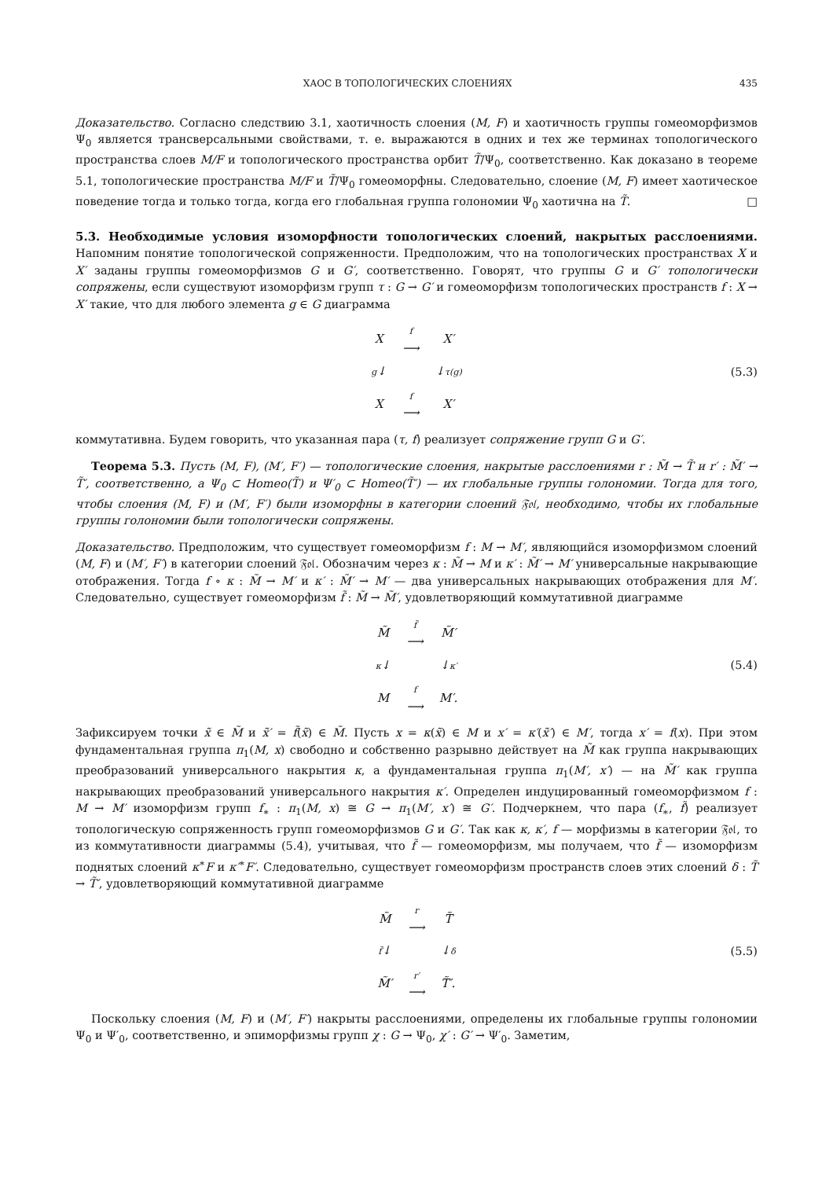ХАОС В ТОПОЛОГИЧЕСКИХ СЛОЕНИЯХ 435
Доказательство. Согласно следствию 3.1, хаотичность слоения (M, F) и хаотичность группы гомеоморфизмов Ψ<sub>0</sub> является трансверсальными свойствами, т. е. выражаются в одних и тех же терминах топологического пространства слоев M/F и топологического пространства орбит T̃/Ψ<sub>0</sub>, соответственно. Как доказано в теореме 5.1, топологические пространства M/F и T̃/Ψ<sub>0</sub> гомеоморфны. Следовательно, слоение (M, F) имеет хаотическое поведение тогда и только тогда, когда его глобальная группа голономии Ψ<sub>0</sub> хаотична на T̃. □
5.3. Необходимые условия изоморфности топологических слоений, накрытых расслоениями.
Напомним понятие топологической сопряженности. Предположим, что на топологических пространствах X и X′ заданы группы гомеоморфизмов G и G′, соответственно. Говорят, что группы G и G′ топологически сопряжены, если существуют изоморфизм групп τ : G → G′ и гомеоморфизм топологических пространств f : X → X′ такие, что для любого элемента g ∈ G диаграмма
| X | f ⟶ | X′ |
| g ↓ | | ↓ τ(g) |
| X | f ⟶ | X′ |
(5.3)
коммутативна. Будем говорить, что указанная пара (τ, f) реализует сопряжение групп G и G′.
Теорема 5.3. Пусть (M, F), (M′, F′) — топологические слоения, накрытые расслоениями r : M̃ → T̃ и r′ : M̃′ → T̃′, соответственно, а Ψ<sub>0</sub> ⊂ Homeo(T̃) и Ψ′<sub>0</sub> ⊂ Homeo(T̃′) — их глобальные группы голономии. Тогда для того, чтобы слоения (M, F) и (M′, F′) были изоморфны в категории слоений 𝔉𝔬𝔩, необходимо, чтобы их глобальные группы голономии были топологически сопряжены.
Доказательство. Предположим, что существует гомеоморфизм f : M → M′, являющийся изоморфизмом слоений (M, F) и (M′, F′) в категории слоений 𝔉𝔬𝔩. Обозначим через κ : M̃ → M и κ′ : M̃′ → M′ универсальные накрывающие отображения. Тогда f ∘ κ : M̃ → M′ и κ′ : M̃′ → M′ — два универсальных накрывающих отображения для M′. Следовательно, существует гомеоморфизм f̃ : M̃ → M̃′, удовлетворяющий коммутативной диаграмме
| M̃ | f̃ ⟶ | M̃′ |
| κ ↓ | | ↓ κ′ |
| M | f ⟶ | M′. |
(5.4)
Зафиксируем точки x̃ ∈ M̃ и x̃′ = f̃(x̃) ∈ M̃. Пусть x = κ(x̃) ∈ M и x′ = κ′(x̃′) ∈ M′, тогда x′ = f(x). При этом фундаментальная группа π<sub>1</sub>(M, x) свободно и собственно разрывно действует на M̃ как группа накрывающих преобразований универсального накрытия κ, а фундаментальная группа π<sub>1</sub>(M′, x′) — на M̃′ как группа накрывающих преобразований универсального накрытия κ′. Определен индуцированный гомеоморфизмом f : M → M′ изоморфизм групп f<sub>∗</sub> : π<sub>1</sub>(M, x) ≅ G → π<sub>1</sub>(M′, x′) ≅ G′. Подчеркнем, что пара (f<sub>∗</sub>, f̃) реализует топологическую сопряженность групп гомеоморфизмов G и G′. Так как κ, κ′, f — морфизмы в категории 𝔉𝔬𝔩, то из коммутативности диаграммы (5.4), учитывая, что f̃ — гомеоморфизм, мы получаем, что f̃ — изоморфизм поднятых слоений κ<sup>∗</sup>F и κ′<sup>∗</sup>F′. Следовательно, существует гомеоморфизм пространств слоев этих слоений δ : T̃ → T̃′, удовлетворяющий коммутативной диаграмме
| M̃ | r ⟶ | T̃ |
| f̃ ↓ | | ↓ δ |
| M̃′ | r′ ⟶ | T̃′. |
(5.5)
Поскольку слоения (M, F) и (M′, F′) накрыты расслоениями, определены их глобальные группы голономии Ψ<sub>0</sub> и Ψ′<sub>0</sub>, соответственно, и эпиморфизмы групп χ : G → Ψ<sub>0</sub>, χ′ : G′ → Ψ′<sub>0</sub>. Заметим,